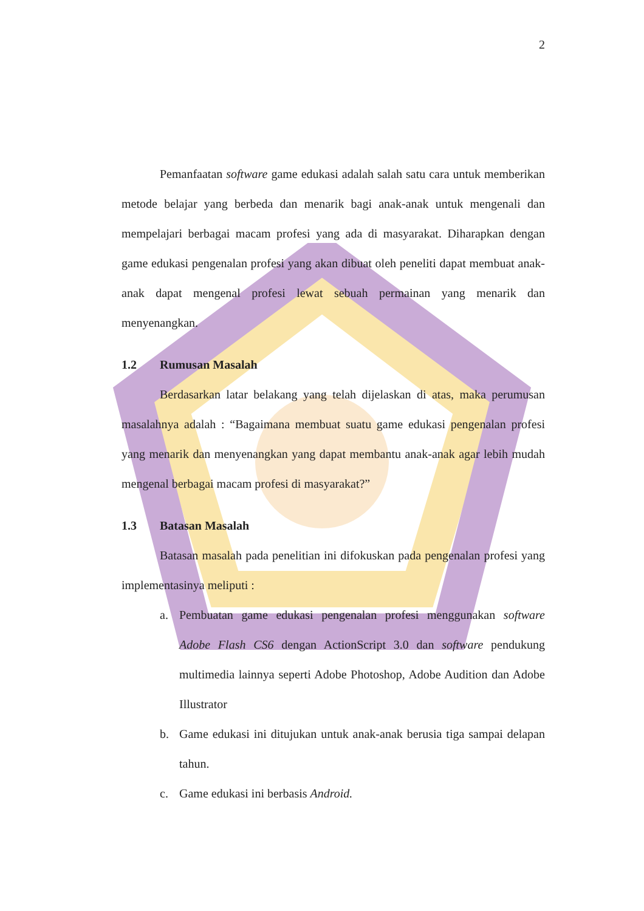2
Pemanfaatan software game edukasi adalah salah satu cara untuk memberikan metode belajar yang berbeda dan menarik bagi anak-anak untuk mengenali dan mempelajari berbagai macam profesi yang ada di masyarakat. Diharapkan dengan game edukasi pengenalan profesi yang akan dibuat oleh peneliti dapat membuat anak-anak dapat mengenal profesi lewat sebuah permainan yang menarik dan menyenangkan.
1.2 Rumusan Masalah
Berdasarkan latar belakang yang telah dijelaskan di atas, maka perumusan masalahnya adalah : “Bagaimana membuat suatu game edukasi pengenalan profesi yang menarik dan menyenangkan yang dapat membantu anak-anak agar lebih mudah mengenal berbagai macam profesi di masyarakat?”
1.3 Batasan Masalah
Batasan masalah pada penelitian ini difokuskan pada pengenalan profesi yang implementasinya meliputi :
a. Pembuatan game edukasi pengenalan profesi menggunakan software Adobe Flash CS6 dengan ActionScript 3.0 dan software pendukung multimedia lainnya seperti Adobe Photoshop, Adobe Audition dan Adobe Illustrator
b. Game edukasi ini ditujukan untuk anak-anak berusia tiga sampai delapan tahun.
c. Game edukasi ini berbasis Android.